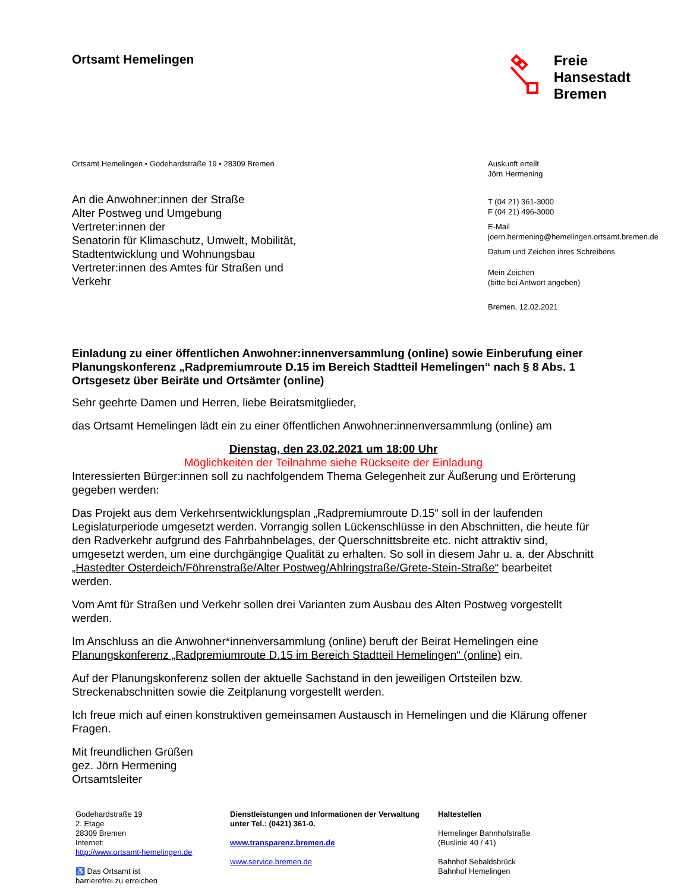Ortsamt Hemelingen
Freie
Hansestadt
Bremen
Ortsamt Hemelingen • Godehardstraße 19 • 28309 Bremen
An die Anwohner:innen der Straße
Alter Postweg und Umgebung
Vertreter:innen der
Senatorin für Klimaschutz, Umwelt, Mobilität,
Stadtentwicklung und Wohnungsbau
Vertreter:innen des Amtes für Straßen und
Verkehr
Auskunft erteilt
Jörn Hermening
T (04 21) 361-3000
F (04 21) 496-3000
E-Mail
joern.hermening@hemelingen.ortsamt.bremen.de
Datum und Zeichen ihres Schreibens
Mein Zeichen
(bitte bei Antwort angeben)
Bremen, 12.02.2021
Einladung zu einer öffentlichen Anwohner:innenversammlung (online) sowie Einberufung einer Planungskonferenz „Radpremiumroute D.15 im Bereich Stadtteil Hemelingen“ nach § 8 Abs. 1 Ortsgesetz über Beiräte und Ortsämter (online)
Sehr geehrte Damen und Herren, liebe Beiratsmitglieder,
das Ortsamt Hemelingen lädt ein zu einer öffentlichen Anwohner:innenversammlung (online) am
Dienstag, den 23.02.2021 um 18:00 Uhr
Möglichkeiten der Teilnahme siehe Rückseite der Einladung
Interessierten Bürger:innen soll zu nachfolgendem Thema Gelegenheit zur Äußerung und Erörterung gegeben werden:
Das Projekt aus dem Verkehrsentwicklungsplan „Radpremiumroute D.15“ soll in der laufenden Legislaturperiode umgesetzt werden. Vorrangig sollen Lückenschlüsse in den Abschnitten, die heute für den Radverkehr aufgrund des Fahrbahnbelages, der Querschnittsbreite etc. nicht attraktiv sind, umgesetzt werden, um eine durchgängige Qualität zu erhalten. So soll in diesem Jahr u. a. der Abschnitt „Hastedter Osterdeich/Föhrenstraße/Alter Postweg/Ahlringstraße/Grete-Stein-Straße“ bearbeitet werden.
Vom Amt für Straßen und Verkehr sollen drei Varianten zum Ausbau des Alten Postweg vorgestellt werden.
Im Anschluss an die Anwohner*innenversammlung (online) beruft der Beirat Hemelingen eine Planungskonferenz „Radpremiumroute D.15 im Bereich Stadtteil Hemelingen“ (online) ein.
Auf der Planungskonferenz sollen der aktuelle Sachstand in den jeweiligen Ortsteilen bzw. Streckenabschnitten sowie die Zeitplanung vorgestellt werden.
Ich freue mich auf einen konstruktiven gemeinsamen Austausch in Hemelingen und die Klärung offener Fragen.
Mit freundlichen Grüßen
gez. Jörn Hermening
Ortsamtsleiter
Godehardstraße 19
2. Etage
28309 Bremen
Internet:
http://www.ortsamt-hemelingen.de
♿ Das Ortsamt ist
barrierefrei zu erreichen
Dienstleistungen und Informationen der Verwaltung unter Tel.: (0421) 361-0.
www.transparenz.bremen.de
www.service.bremen.de
Haltestellen
Hemelinger Bahnhofstraße
(Buslinie 40 / 41)
Bahnhof Sebaldsbrück
Bahnhof Hemelingen